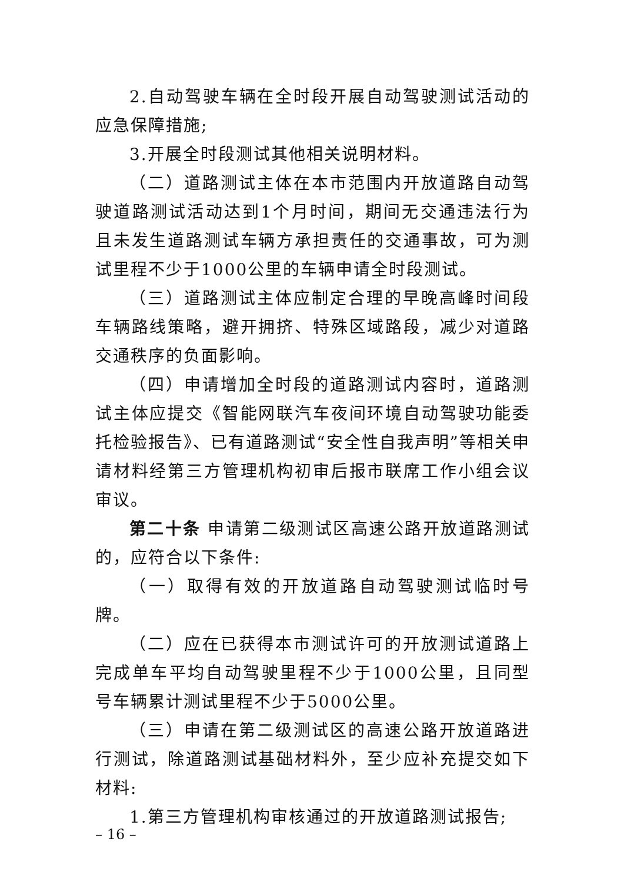2.自动驾驶车辆在全时段开展自动驾驶测试活动的应急保障措施;
3.开展全时段测试其他相关说明材料。
（二）道路测试主体在本市范围内开放道路自动驾驶道路测试活动达到1个月时间，期间无交通违法行为且未发生道路测试车辆方承担责任的交通事故，可为测试里程不少于1000公里的车辆申请全时段测试。
（三）道路测试主体应制定合理的早晚高峰时间段车辆路线策略，避开拥挤、特殊区域路段，减少对道路交通秩序的负面影响。
（四）申请增加全时段的道路测试内容时，道路测试主体应提交《智能网联汽车夜间环境自动驾驶功能委托检验报告》、已有道路测试“安全性自我声明”等相关申请材料经第三方管理机构初审后报市联席工作小组会议审议。
第二十条 申请第二级测试区高速公路开放道路测试的，应符合以下条件:
（一）取得有效的开放道路自动驾驶测试临时号牌。
（二）应在已获得本市测试许可的开放测试道路上完成单车平均自动驾驶里程不少于1000公里，且同型号车辆累计测试里程不少于5000公里。
（三）申请在第二级测试区的高速公路开放道路进行测试，除道路测试基础材料外，至少应补充提交如下材料:
1.第三方管理机构审核通过的开放道路测试报告;
– 16 –